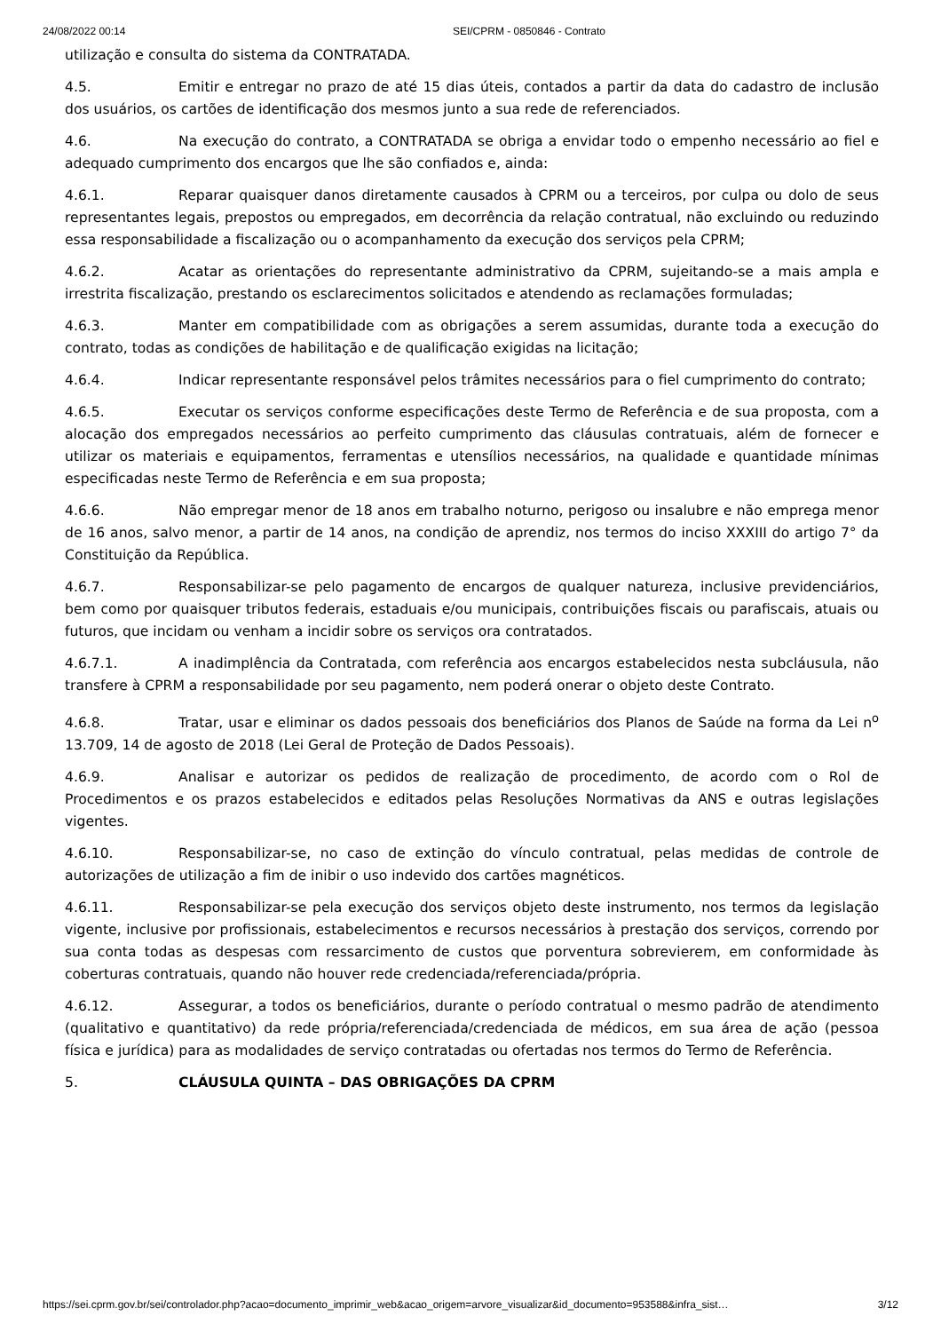24/08/2022 00:14 SEI/CPRM - 0850846 - Contrato
utilização e consulta do sistema da CONTRATADA.
4.5. Emitir e entregar no prazo de até 15 dias úteis, contados a partir da data do cadastro de inclusão dos usuários, os cartões de identificação dos mesmos junto a sua rede de referenciados.
4.6. Na execução do contrato, a CONTRATADA se obriga a envidar todo o empenho necessário ao fiel e adequado cumprimento dos encargos que lhe são confiados e, ainda:
4.6.1. Reparar quaisquer danos diretamente causados à CPRM ou a terceiros, por culpa ou dolo de seus representantes legais, prepostos ou empregados, em decorrência da relação contratual, não excluindo ou reduzindo essa responsabilidade a fiscalização ou o acompanhamento da execução dos serviços pela CPRM;
4.6.2. Acatar as orientações do representante administrativo da CPRM, sujeitando-se a mais ampla e irrestrita fiscalização, prestando os esclarecimentos solicitados e atendendo as reclamações formuladas;
4.6.3. Manter em compatibilidade com as obrigações a serem assumidas, durante toda a execução do contrato, todas as condições de habilitação e de qualificação exigidas na licitação;
4.6.4. Indicar representante responsável pelos trâmites necessários para o fiel cumprimento do contrato;
4.6.5. Executar os serviços conforme especificações deste Termo de Referência e de sua proposta, com a alocação dos empregados necessários ao perfeito cumprimento das cláusulas contratuais, além de fornecer e utilizar os materiais e equipamentos, ferramentas e utensílios necessários, na qualidade e quantidade mínimas especificadas neste Termo de Referência e em sua proposta;
4.6.6. Não empregar menor de 18 anos em trabalho noturno, perigoso ou insalubre e não emprega menor de 16 anos, salvo menor, a partir de 14 anos, na condição de aprendiz, nos termos do inciso XXXIII do artigo 7° da Constituição da República.
4.6.7. Responsabilizar-se pelo pagamento de encargos de qualquer natureza, inclusive previdenciários, bem como por quaisquer tributos federais, estaduais e/ou municipais, contribuições fiscais ou parafiscais, atuais ou futuros, que incidam ou venham a incidir sobre os serviços ora contratados.
4.6.7.1. A inadimplência da Contratada, com referência aos encargos estabelecidos nesta subcláusula, não transfere à CPRM a responsabilidade por seu pagamento, nem poderá onerar o objeto deste Contrato.
4.6.8. Tratar, usar e eliminar os dados pessoais dos beneficiários dos Planos de Saúde na forma da Lei n<sup>o</sup> 13.709, 14 de agosto de 2018 (Lei Geral de Proteção de Dados Pessoais).
4.6.9. Analisar e autorizar os pedidos de realização de procedimento, de acordo com o Rol de Procedimentos e os prazos estabelecidos e editados pelas Resoluções Normativas da ANS e outras legislações vigentes.
4.6.10. Responsabilizar-se, no caso de extinção do vínculo contratual, pelas medidas de controle de autorizações de utilização a fim de inibir o uso indevido dos cartões magnéticos.
4.6.11. Responsabilizar-se pela execução dos serviços objeto deste instrumento, nos termos da legislação vigente, inclusive por profissionais, estabelecimentos e recursos necessários à prestação dos serviços, correndo por sua conta todas as despesas com ressarcimento de custos que porventura sobrevierem, em conformidade às coberturas contratuais, quando não houver rede credenciada/referenciada/própria.
4.6.12. Assegurar, a todos os beneficiários, durante o período contratual o mesmo padrão de atendimento (qualitativo e quantitativo) da rede própria/referenciada/credenciada de médicos, em sua área de ação (pessoa física e jurídica) para as modalidades de serviço contratadas ou ofertadas nos termos do Termo de Referência.
5. CLÁUSULA QUINTA – DAS OBRIGAÇÕES DA CPRM
https://sei.cprm.gov.br/sei/controlador.php?acao=documento_imprimir_web&acao_origem=arvore_visualizar&id_documento=953588&infra_sist… 3/12